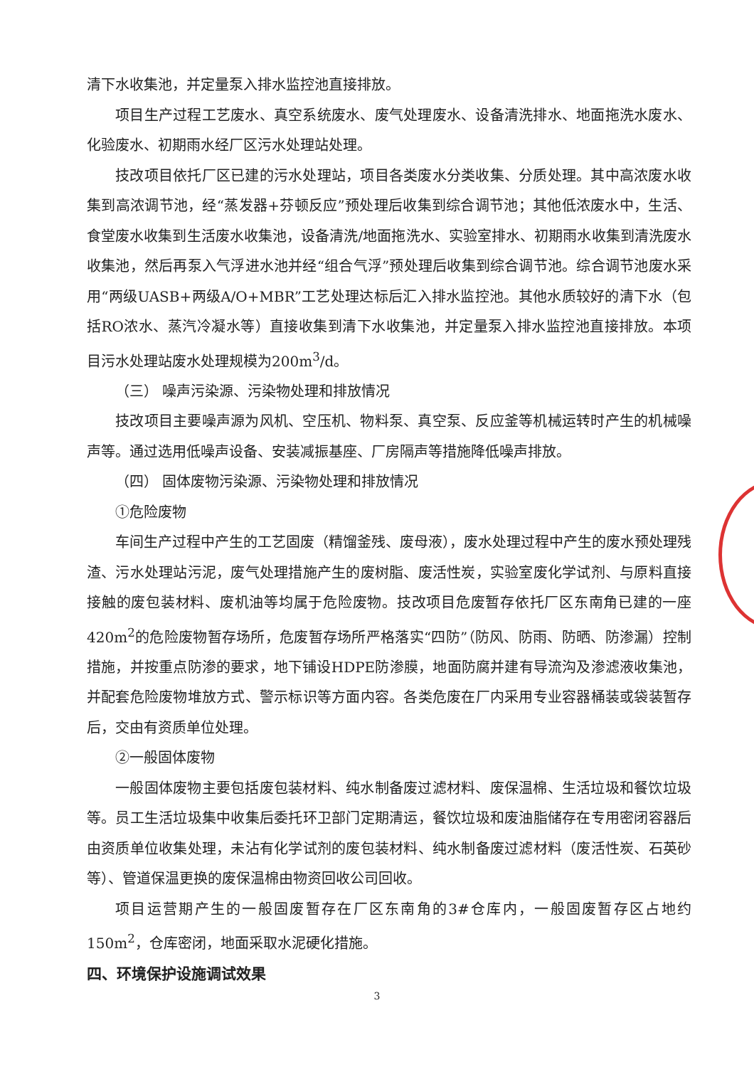清下水收集池，并定量泵入排水监控池直接排放。
项目生产过程工艺废水、真空系统废水、废气处理废水、设备清洗排水、地面拖洗水废水、化验废水、初期雨水经厂区污水处理站处理。
技改项目依托厂区已建的污水处理站，项目各类废水分类收集、分质处理。其中高浓废水收集到高浓调节池，经“蒸发器+芬顿反应”预处理后收集到综合调节池；其他低浓废水中，生活、食堂废水收集到生活废水收集池，设备清洗/地面拖洗水、实验室排水、初期雨水收集到清洗废水收集池，然后再泵入气浮进水池并经“组合气浮”预处理后收集到综合调节池。综合调节池废水采用“两级UASB+两级A/O+MBR”工艺处理达标后汇入排水监控池。其他水质较好的清下水（包括RO浓水、蒸汽冷凝水等）直接收集到清下水收集池，并定量泵入排水监控池直接排放。本项目污水处理站废水处理规模为200m<sup>3</sup>/d。
（三） 噪声污染源、污染物处理和排放情况
技改项目主要噪声源为风机、空压机、物料泵、真空泵、反应釜等机械运转时产生的机械噪声等。通过选用低噪声设备、安装减振基座、厂房隔声等措施降低噪声排放。
（四） 固体废物污染源、污染物处理和排放情况
①危险废物
车间生产过程中产生的工艺固废（精馏釜残、废母液），废水处理过程中产生的废水预处理残渣、污水处理站污泥，废气处理措施产生的废树脂、废活性炭，实验室废化学试剂、与原料直接接触的废包装材料、废机油等均属于危险废物。技改项目危废暂存依托厂区东南角已建的一座420m<sup>2</sup>的危险废物暂存场所，危废暂存场所严格落实“四防”（防风、防雨、防晒、防渗漏）控制措施，并按重点防渗的要求，地下铺设HDPE防渗膜，地面防腐并建有导流沟及渗滤液收集池，并配套危险废物堆放方式、警示标识等方面内容。各类危废在厂内采用专业容器桶装或袋装暂存后，交由有资质单位处理。
②一般固体废物
一般固体废物主要包括废包装材料、纯水制备废过滤材料、废保温棉、生活垃圾和餐饮垃圾等。员工生活垃圾集中收集后委托环卫部门定期清运，餐饮垃圾和废油脂储存在专用密闭容器后由资质单位收集处理，未沾有化学试剂的废包装材料、纯水制备废过滤材料（废活性炭、石英砂等）、管道保温更换的废保温棉由物资回收公司回收。
项目运营期产生的一般固废暂存在厂区东南角的3#仓库内，一般固废暂存区占地约150m<sup>2</sup>，仓库密闭，地面采取水泥硬化措施。
四、环境保护设施调试效果
3